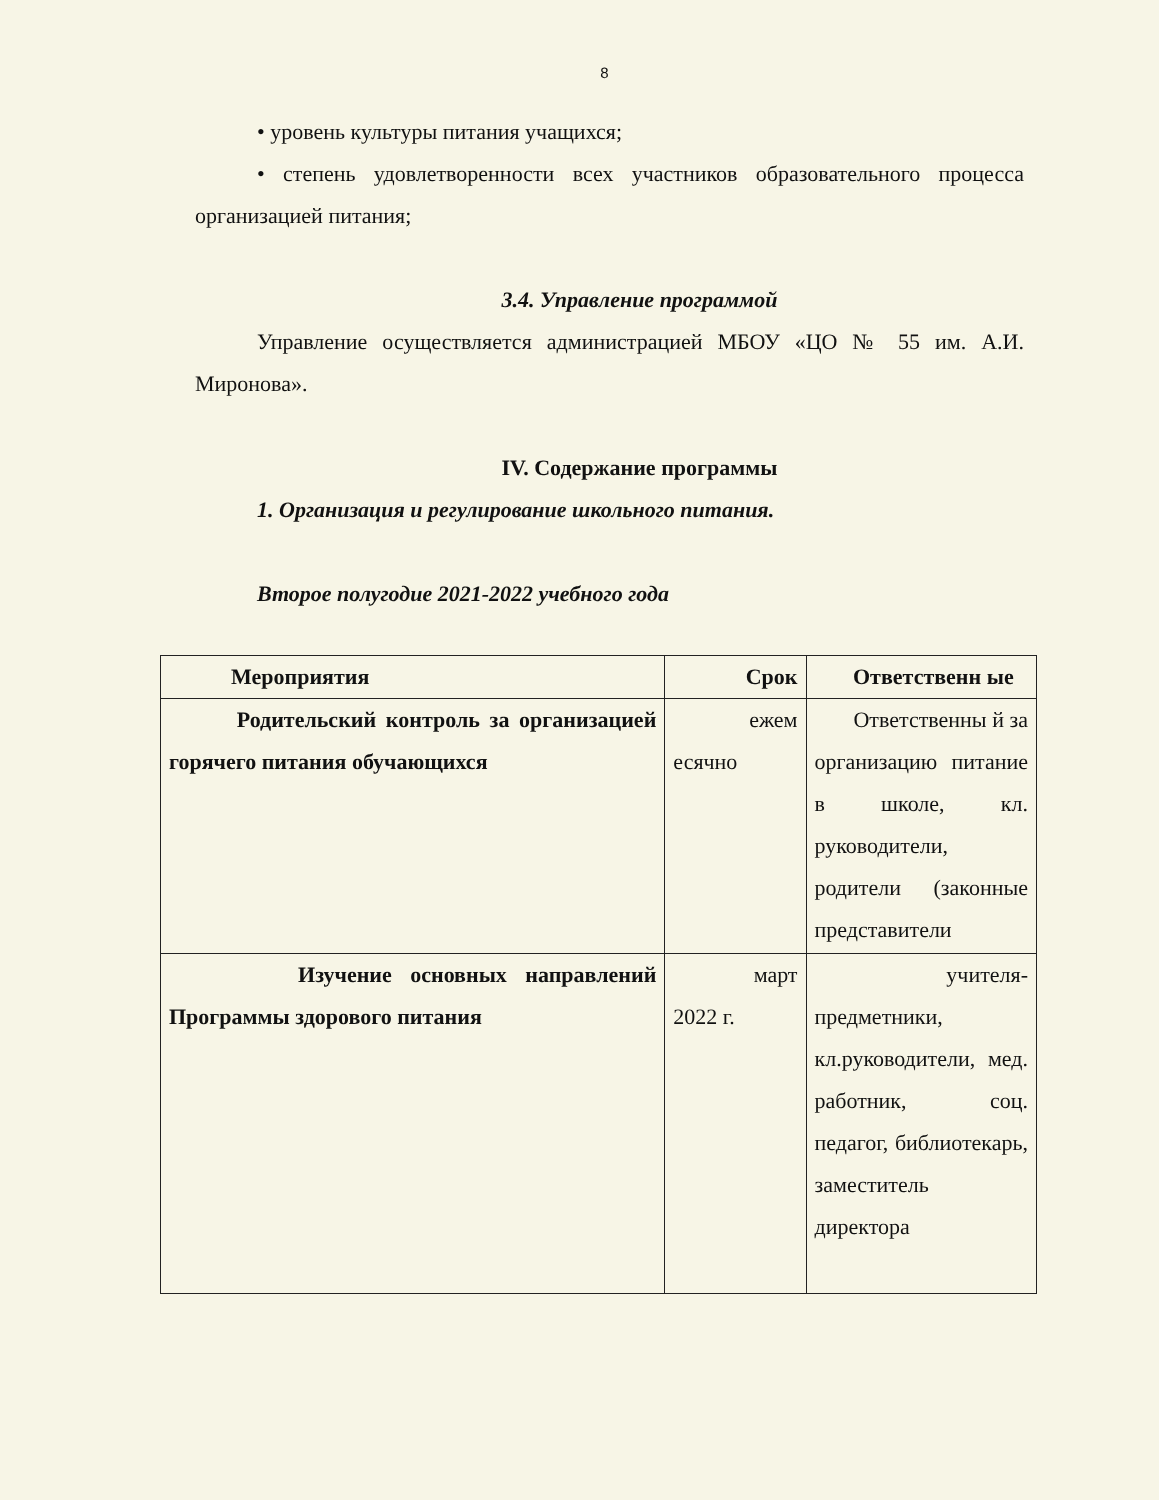8
• уровень культуры питания учащихся;
• степень удовлетворенности всех участников образовательного процесса организацией питания;
3.4. Управление программой
Управление осуществляется администрацией МБОУ «ЦО № 55 им. А.И. Миронова».
IV. Содержание программы
1. Организация и регулирование школьного питания.
Второе полугодие 2021-2022 учебного года
| Мероприятия | Срок | Ответственн ые |
| Родительский контроль за организацией горячего питания обучающихся | ежем есячно | Ответственны й за организацию питание в школе, кл. руководители, родители (законные представители |
| Изучение основных направлений Программы здорового питания | март 2022 г. | учителя-предметники, кл.руководители, мед. работник, соц. педагог, библиотекарь, заместитель директора |